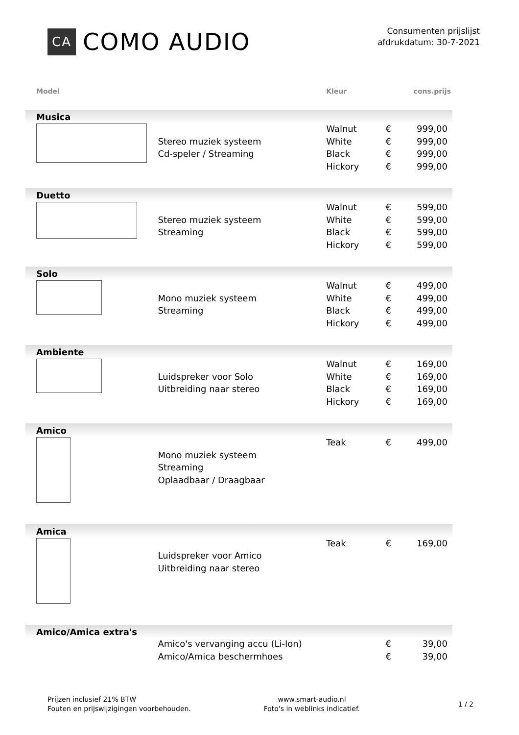CA COMO AUDIO
Consumenten prijslijst
afdrukdatum: 30-7-2021
| Model | | Kleur | cons.prijs | |
| --- | --- | --- | --- | --- |
| Musica | | | | |
| | | Walnut | € | 999,00 |
| | Stereo muziek systeem | White | € | 999,00 |
| | Cd-speler / Streaming | Black | € | 999,00 |
| | | Hickory | € | 999,00 |
| Duetto | | | | |
| | | Walnut | € | 599,00 |
| | Stereo muziek systeem | White | € | 599,00 |
| | Streaming | Black | € | 599,00 |
| | | Hickory | € | 599,00 |
| Solo | | | | |
| | | Walnut | € | 499,00 |
| | Mono muziek systeem | White | € | 499,00 |
| | Streaming | Black | € | 499,00 |
| | | Hickory | € | 499,00 |
| Ambiente | | | | |
| | | Walnut | € | 169,00 |
| | Luidspreker voor Solo | White | € | 169,00 |
| | Uitbreiding naar stereo | Black | € | 169,00 |
| | | Hickory | € | 169,00 |
| Amico | | | | |
| | | Teak | € | 499,00 |
| | Mono muziek systeem | | | |
| | Streaming | | | |
| | Oplaadbaar / Draagbaar | | | |
| Amica | | | | |
| | | Teak | € | 169,00 |
| | Luidspreker voor Amico | | | |
| | Uitbreiding naar stereo | | | |
| Amico/Amica extra's | | | | |
| | Amico's vervanging accu (Li-Ion) | | € | 39,00 |
| | Amico/Amica beschermhoes | | € | 39,00 |
Prijzen inclusief 21% BTW
Fouten en prijswijzigingen voorbehouden.
www.smart-audio.nl
Foto's in weblinks indicatief.
1 / 2